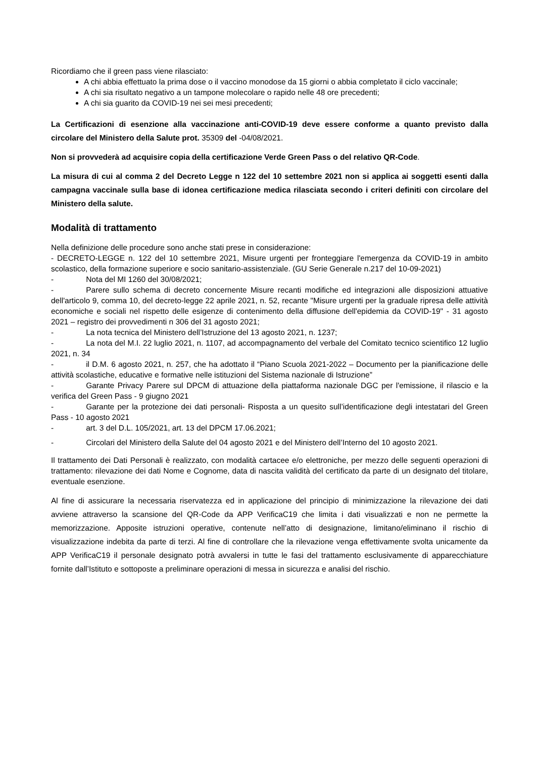Ricordiamo che il green pass viene rilasciato:
A chi abbia effettuato la prima dose o il vaccino monodose da 15 giorni o abbia completato il ciclo vaccinale;
A chi sia risultato negativo a un tampone molecolare o rapido nelle 48 ore precedenti;
A chi sia guarito da COVID-19 nei sei mesi precedenti;
La Certificazioni di esenzione alla vaccinazione anti-COVID-19 deve essere conforme a quanto previsto dalla circolare del Ministero della Salute prot. 35309 del -04/08/2021.
Non si provvederà ad acquisire copia della certificazione Verde Green Pass o del relativo QR-Code.
La misura di cui al comma 2 del Decreto Legge n 122 del 10 settembre 2021 non si applica ai soggetti esenti dalla campagna vaccinale sulla base di idonea certificazione medica rilasciata secondo i criteri definiti con circolare del Ministero della salute.
Modalità di trattamento
Nella definizione delle procedure sono anche stati prese in considerazione:
- DECRETO-LEGGE n. 122 del 10 settembre 2021, Misure urgenti per fronteggiare l'emergenza da COVID-19 in ambito scolastico, della formazione superiore e socio sanitario-assistenziale. (GU Serie Generale n.217 del 10-09-2021)
- Nota del MI 1260 del 30/08/2021;
- Parere sullo schema di decreto concernente Misure recanti modifiche ed integrazioni alle disposizioni attuative dell'articolo 9, comma 10, del decreto-legge 22 aprile 2021, n. 52, recante "Misure urgenti per la graduale ripresa delle attività economiche e sociali nel rispetto delle esigenze di contenimento della diffusione dell'epidemia da COVID-19" - 31 agosto 2021 – registro dei provvedimenti n 306 del 31 agosto 2021;
- La nota tecnica del Ministero dell’Istruzione del 13 agosto 2021, n. 1237;
- La nota del M.I. 22 luglio 2021, n. 1107, ad accompagnamento del verbale del Comitato tecnico scientifico 12 luglio 2021, n. 34
- il D.M. 6 agosto 2021, n. 257, che ha adottato il “Piano Scuola 2021-2022 – Documento per la pianificazione delle attività scolastiche, educative e formative nelle istituzioni del Sistema nazionale di Istruzione”
- Garante Privacy Parere sul DPCM di attuazione della piattaforma nazionale DGC per l'emissione, il rilascio e la verifica del Green Pass - 9 giugno 2021
- Garante per la protezione dei dati personali- Risposta a un quesito sull’identificazione degli intestatari del Green Pass - 10 agosto 2021
- art. 3 del D.L. 105/2021, art. 13 del DPCM 17.06.2021;
- Circolari del Ministero della Salute del 04 agosto 2021 e del Ministero dell’Interno del 10 agosto 2021.
Il trattamento dei Dati Personali è realizzato, con modalità cartacee e/o elettroniche, per mezzo delle seguenti operazioni di trattamento: rilevazione dei dati Nome e Cognome, data di nascita validità del certificato da parte di un designato del titolare, eventuale esenzione.
Al fine di assicurare la necessaria riservatezza ed in applicazione del principio di minimizzazione la rilevazione dei dati avviene attraverso la scansione del QR-Code da APP VerificaC19 che limita i dati visualizzati e non ne permette la memorizzazione. Apposite istruzioni operative, contenute nell’atto di designazione, limitano/eliminano il rischio di visualizzazione indebita da parte di terzi. Al fine di controllare che la rilevazione venga effettivamente svolta unicamente da APP VerificaC19 il personale designato potrà avvalersi in tutte le fasi del trattamento esclusivamente di apparecchiature fornite dall’Istituto e sottoposte a preliminare operazioni di messa in sicurezza e analisi del rischio.